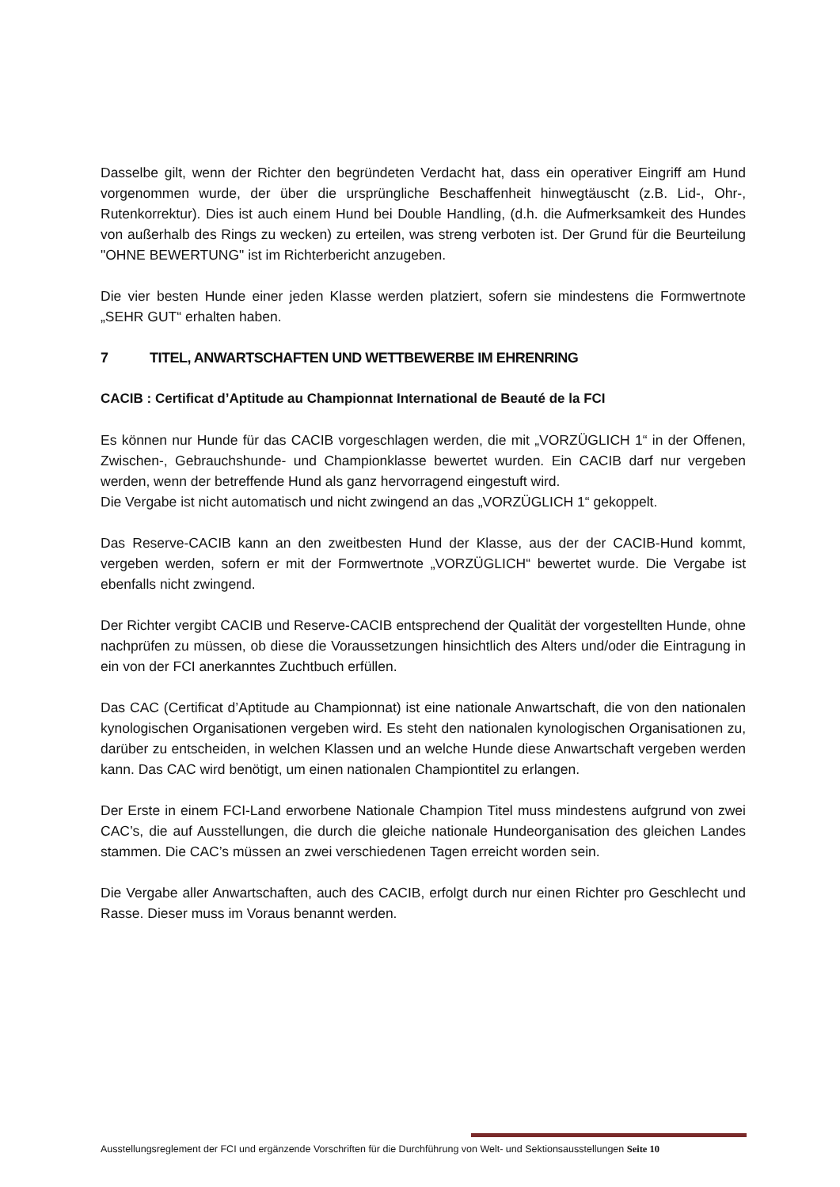Dasselbe gilt, wenn der Richter den begründeten Verdacht hat, dass ein operativer Eingriff am Hund vorgenommen wurde, der über die ursprüngliche Beschaffenheit hinwegtäuscht (z.B. Lid-, Ohr-, Rutenkorrektur). Dies ist auch einem Hund bei Double Handling, (d.h. die Aufmerksamkeit des Hundes von außerhalb des Rings zu wecken) zu erteilen, was streng verboten ist. Der Grund für die Beurteilung "OHNE BEWERTUNG" ist im Richterbericht anzugeben.
Die vier besten Hunde einer jeden Klasse werden platziert, sofern sie mindestens die Formwertnote „SEHR GUT“ erhalten haben.
7 TITEL, ANWARTSCHAFTEN UND WETTBEWERBE IM EHRENRING
CACIB : Certificat d’Aptitude au Championnat International de Beauté de la FCI
Es können nur Hunde für das CACIB vorgeschlagen werden, die mit „VORZÜGLICH 1“ in der Offenen, Zwischen-, Gebrauchshunde- und Championklasse bewertet wurden. Ein CACIB darf nur vergeben werden, wenn der betreffende Hund als ganz hervorragend eingestuft wird.
Die Vergabe ist nicht automatisch und nicht zwingend an das „VORZÜGLICH 1“ gekoppelt.
Das Reserve-CACIB kann an den zweitbesten Hund der Klasse, aus der der CACIB-Hund kommt, vergeben werden, sofern er mit der Formwertnote „VORZÜGLICH“ bewertet wurde. Die Vergabe ist ebenfalls nicht zwingend.
Der Richter vergibt CACIB und Reserve-CACIB entsprechend der Qualität der vorgestellten Hunde, ohne nachprüfen zu müssen, ob diese die Voraussetzungen hinsichtlich des Alters und/oder die Eintragung in ein von der FCI anerkanntes Zuchtbuch erfüllen.
Das CAC (Certificat d’Aptitude au Championnat) ist eine nationale Anwartschaft, die von den nationalen kynologischen Organisationen vergeben wird. Es steht den nationalen kynologischen Organisationen zu, darüber zu entscheiden, in welchen Klassen und an welche Hunde diese Anwartschaft vergeben werden kann. Das CAC wird benötigt, um einen nationalen Championtitel zu erlangen.
Der Erste in einem FCI-Land erworbene Nationale Champion Titel muss mindestens aufgrund von zwei CAC’s, die auf Ausstellungen, die durch die gleiche nationale Hundeorganisation des gleichen Landes stammen. Die CAC’s müssen an zwei verschiedenen Tagen erreicht worden sein.
Die Vergabe aller Anwartschaften, auch des CACIB, erfolgt durch nur einen Richter pro Geschlecht und Rasse. Dieser muss im Voraus benannt werden.
Ausstellungsreglement der FCI und ergänzende Vorschriften für die Durchführung von Welt- und Sektionsausstellungen Seite 10